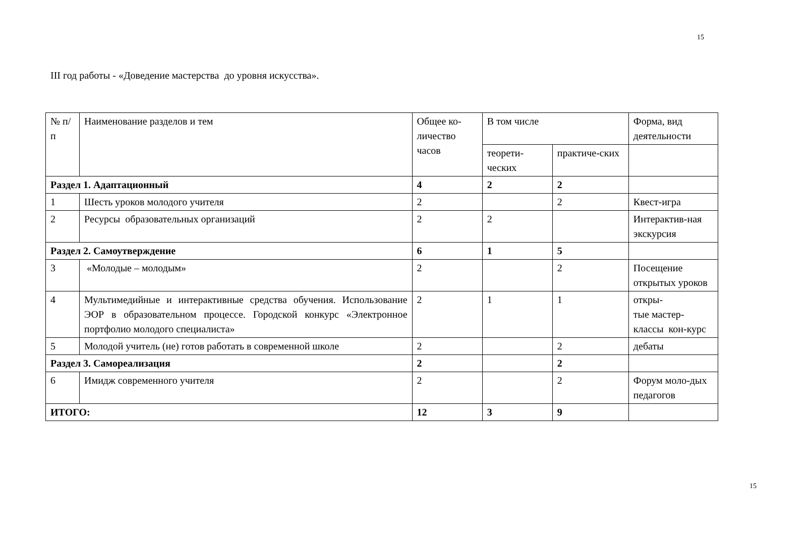15
III год работы - «Доведение мастерства до уровня искусства».
| № п/п | Наименование разделов и тем | Общее ко-личество часов | В том числе | | Форма, вид деятельности |
| --- | --- | --- | --- | --- | --- |
| | | | теорети-ческих | практиче-ских | |
| Раздел 1. Адаптационный | | 4 | 2 | 2 | |
| 1 | Шесть уроков молодого учителя | 2 | | 2 | Квест-игра |
| 2 | Ресурсы образовательных организаций | 2 | 2 | | Интерактив-ная экскурсия |
| Раздел 2. Самоутверждение | | 6 | 1 | 5 | |
| 3 | «Молодые – молодым» | 2 | | 2 | Посещение открытых уроков |
| 4 | Мультимедийные и интерактивные средства обучения. Использование ЭОР в образовательном процессе. Городской конкурс «Электронное портфолио молодого специалиста» | 2 | 1 | 1 | откры- тые мастер-классы кон-курс |
| 5 | Молодой учитель (не) готов работать в современной школе | 2 | | 2 | дебаты |
| Раздел 3. Самореализация | | 2 | | 2 | |
| 6 | Имидж современного учителя | 2 | | 2 | Форум моло-дых педагогов |
| ИТОГО: | | 12 | 3 | 9 | |
15